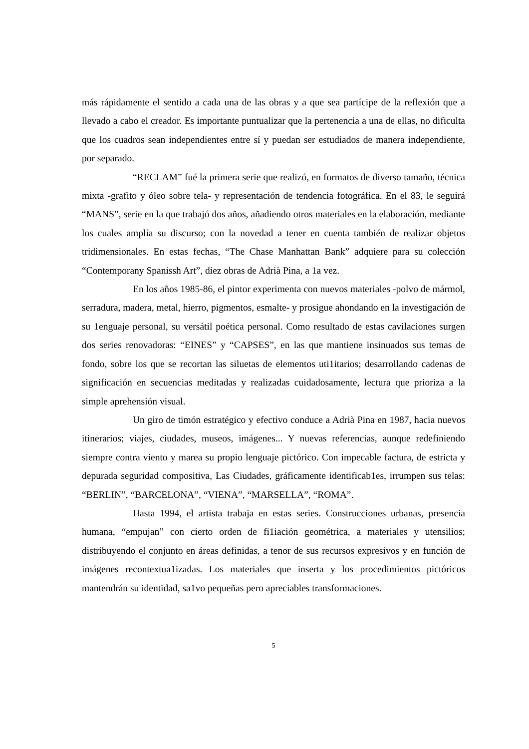más rápidamente el sentido a cada una de las obras y a que sea partícipe de la reflexión que a llevado a cabo el creador. Es importante puntualizar que la pertenencia a una de ellas, no dificulta que los cuadros sean independientes entre sí y puedan ser estudiados de manera independiente, por separado.
“RECLAM” fué la primera serie que realizó, en formatos de diverso tamaño, técnica mixta -grafito y óleo sobre tela- y representación de tendencia fotográfica. En el 83, le seguirá “MANS”, serie en la que trabajó dos años, añadiendo otros materiales en la elaboración, mediante los cuales amplía su discurso; con la novedad a tener en cuenta también de realizar objetos tridimensionales. En estas fechas, “The Chase Manhattan Bank” adquiere para su colección “Contemporany Spanissh Art”, diez obras de Adrià Pina, a 1a vez.
En los años 1985-86, el pintor experimenta con nuevos materiales -polvo de mármol, serradura, madera, metal, hierro, pigmentos, esmalte- y prosigue ahondando en la investigación de su 1enguaje personal, su versátil poética personal. Como resultado de estas cavilaciones surgen dos series renovadoras: “EINES” y “CAPSES”, en las que mantiene insinuados sus temas de fondo, sobre los que se recortan las siluetas de elementos uti1itarios; desarrollando cadenas de significación en secuencias meditadas y realizadas cuidadosamente, lectura que prioriza a la simple aprehensión visual.
Un giro de timón estratégico y efectivo conduce a Adrià Pina en 1987, hacia nuevos itinerarios; viajes, ciudades, museos, imágenes... Y nuevas referencias, aunque redefiniendo siempre contra viento y marea su propio lenguaje pictórico. Con impecable factura, de estricta y depurada seguridad compositiva, Las Ciudades, gráficamente identificab1es, irrumpen sus telas: “BERLIN”, “BARCELONA”, “VIENA”, “MARSELLA”, “ROMA”.
Hasta 1994, el artista trabaja en estas series. Construcciones urbanas, presencia humana, “empujan” con cierto orden de fi1iación geométrica, a materiales y utensilios; distribuyendo el conjunto en áreas definidas, a tenor de sus recursos expresivos y en función de imágenes recontextua1izadas. Los materiales que inserta y los procedimientos pictóricos mantendrán su identidad, sa1vo pequeñas pero apreciables transformaciones.
5